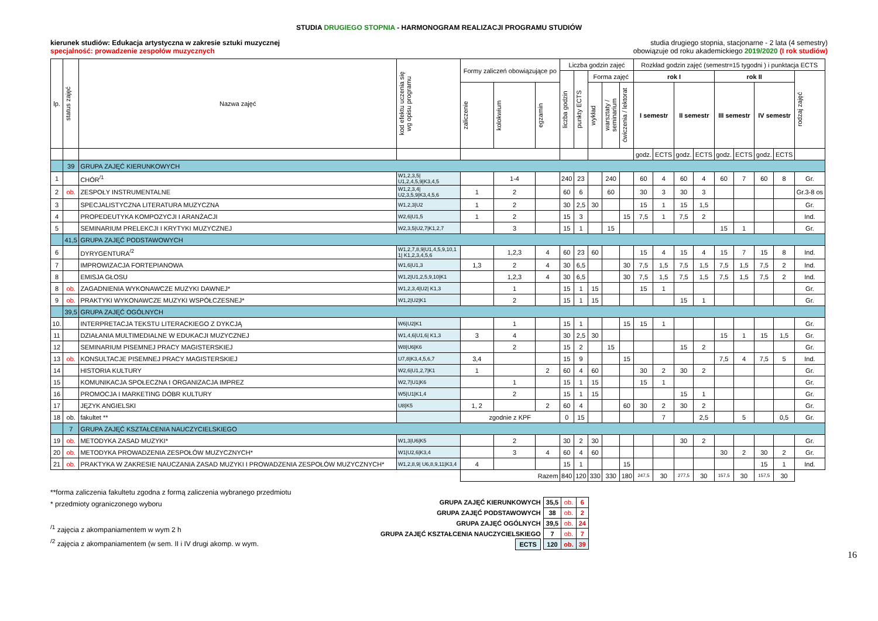STUDIA DRUGIEGO STOPNIA - HARMONOGRAM REALIZACJI PROGRAMU STUDIÓW
kierunek studiów: Edukacja artystyczna w zakresie sztuki muzycznej
specjalność: prowadzenie zespołów muzycznych
studia drugiego stopnia, stacjonarne - 2 lata (4 semestry)
obowiązuje od roku akademickiego 2019/2020 (I rok studiów)
| lp. | status zajęć | Nazwa zajęć | kod efektu uczenia się wg opisu programu | Formy zaliczeń obowiązujące po | | | Liczba godzin zajęć | | | | | Rozkład godzin zajęć (semestr=15 tygodni ) i punktacja ECTS | | | | | | | | |
| --- | --- | --- | --- | --- | --- | --- | --- | --- | --- | --- | --- | --- | --- | --- | --- | --- | --- | --- | --- | --- |
| | | | | | | | liczba godzin | punkty ECTS | Forma zajęć | | | rok I | | | | rok II | | | | rodzaj zajęć |
| | | | | zaliczenie | kolokwium | egzamin | | | wykład | warsztaty / seminarium | ćwiczenia / lektorat | I semestr | | II semestr | | III semestr | | IV semestr | | |
| | | | | | | | | | | | | godz. | ECTS | godz. | ECTS | godz. | ECTS | godz. | ECTS | |
| | 39 | GRUPA ZAJĘĆ KIERUNKOWYCH | | | | | | | | | | | | | | | | | | |
| 1 | | CHÓR<sup>/1</sup> | W1,2,3,5/ U1,2,4,5,9/K3,4,5 | | 1-4 | | 240 | 23 | | 240 | | 60 | 4 | 60 | 4 | 60 | 7 | 60 | 8 | Gr. |
| 2 | ob. | ZESPOŁY INSTRUMENTALNE | W1,2,3,4/ U2,3,5,9/K3,4,5,6 | 1 | 2 | | 60 | 6 | | 60 | | 30 | 3 | 30 | 3 | | | | | Gr.3-8 os |
| 3 | | SPECJALISTYCZNA LITERATURA MUZYCZNA | W1,2,3/U2 | 1 | 2 | | 30 | 2,5 | 30 | | | 15 | 1 | 15 | 1,5 | | | | | Gr. |
| 4 | | PROPEDEUTYKA KOMPOZYCJI I ARANŻACJI | W2,6/U1,5 | 1 | 2 | | 15 | 3 | | | 15 | 7,5 | 1 | 7,5 | 2 | | | | | Ind. |
| 5 | | SEMINARIUM PRELEKCJI I KRYTYKI MUZYCZNEJ | W2,3,5/U2,7/K1,2,7 | | 3 | | 15 | 1 | | 15 | | | | | | 15 | 1 | | | Gr. |
| | 41,5 | GRUPA ZAJĘĆ PODSTAWOWYCH | | | | | | | | | | | | | | | | | | |
| 6 | | DYRYGENTURA<sup>/2</sup> | W1,2,7,8,9/U1,4,5,9,10,1 1/ K1,2,3,4,5,6 | | 1,2,3 | 4 | 60 | 23 | 60 | | | 15 | 4 | 15 | 4 | 15 | 7 | 15 | 8 | Ind. |
| 7 | | IMPROWIZACJA FORTEPIANOWA | W1,6/U1,3 | 1,3 | 2 | 4 | 30 | 6,5 | | | 30 | 7,5 | 1,5 | 7,5 | 1,5 | 7,5 | 1,5 | 7,5 | 2 | Ind. |
| 8 | | EMISJA GŁOSU | W1,2/U1,2,5,9,10/K1 | | 1,2,3 | 4 | 30 | 6,5 | | | 30 | 7,5 | 1,5 | 7,5 | 1,5 | 7,5 | 1,5 | 7,5 | 2 | Ind. |
| 8 | ob. | ZAGADNIENIA WYKONAWCZE MUZYKI DAWNEJ* | W1,2,3,4/U2/ K1,3 | | 1 | | 15 | 1 | 15 | | | 15 | 1 | | | | | | | Gr. |
| 9 | ob. | PRAKTYKI WYKONAWCZE MUZYKI WSPÓŁCZESNEJ* | W1,2/U2/K1 | | 2 | | 15 | 1 | 15 | | | | | 15 | 1 | | | | | Gr. |
| | 39,5 | GRUPA ZAJĘĆ OGÓLNYCH | | | | | | | | | | | | | | | | | | |
| 10. | | INTERPRETACJA TEKSTU LITERACKIEGO Z DYKCJĄ | W6/U2/K1 | | 1 | | 15 | 1 | | | 15 | 15 | 1 | | | | | | | Gr. |
| 11 | | DZIAŁANIA MULTIMEDIALNE W EDUKACJI MUZYCZNEJ | W1,4,6/U1,6/ K1,3 | 3 | 4 | | 30 | 2,5 | 30 | | | | | | | 15 | 1 | 15 | 1,5 | Gr. |
| 12 | | SEMINARIUM PISEMNEJ PRACY MAGISTERSKIEJ | W8/U6/K6 | | 2 | | 15 | 2 | | 15 | | | | 15 | 2 | | | | | Gr. |
| 13 | ob. | KONSULTACJE PISEMNEJ PRACY MAGISTERSKIEJ | U7,8/K3,4,5,6,7 | 3,4 | | | 15 | 9 | | | 15 | | | | | 7,5 | 4 | 7,5 | 5 | Ind. |
| 14 | | HISTORIA KULTURY | W2,6/U1,2,7/K1 | 1 | | 2 | 60 | 4 | 60 | | | 30 | 2 | 30 | 2 | | | | | Gr. |
| 15 | | KOMUNIKACJA SPOŁECZNA I ORGANIZACJA IMPREZ | W2,7/U1/K6 | | 1 | | 15 | 1 | 15 | | | 15 | 1 | | | | | | | Gr. |
| 16 | | PROMOCJA I MARKETING DÓBR KULTURY | W5/U1/K1,4 | | 2 | | 15 | 1 | 15 | | | | | 15 | 1 | | | | | Gr. |
| 17 | | JĘZYK ANGIELSKI | U8/K5 | 1, 2 | | 2 | 60 | 4 | | | 60 | 30 | 2 | 30 | 2 | | | | | Gr. |
| 18 | ob. | fakultet ** | | zgodnie z KPF | | | 0 | 15 | | | | | 7 | | 2,5 | | 5 | | 0,5 | Gr. |
| | 7 | GRUPA ZAJĘĆ KSZTAŁCENIA NAUCZYCIELSKIEGO | | | | | | | | | | | | | | | | | | |
| 19 | ob. | METODYKA ZASAD MUZYKI* | W1,3/U6/K5 | | 2 | | 30 | 2 | 30 | | | | | 30 | 2 | | | | | Gr. |
| 20 | ob. | METODYKA PROWADZENIA ZESPOŁÓW MUZYCZNYCH* | W1/U2,6/K3,4 | | 3 | 4 | 60 | 4 | 60 | | | | | | | 30 | 2 | 30 | 2 | Gr. |
| 21 | ob. | PRAKTYKA W ZAKRESIE NAUCZANIA ZASAD MUZYKI I PROWADZENIA ZESPOŁÓW MUZYCZNYCH* | W1,2,8,9/ U6,8,9,11/K3,4 | 4 | | | 15 | 1 | | | 15 | | | | | | | 15 | 1 | Ind. |
| | | | | Razem | | | 840 | 120 | 330 | 330 | 180 | 247,5 | 30 | 277,5 | 30 | 157,5 | 30 | 157,5 | 30 | |
**forma zaliczenia fakultetu zgodna z formą zaliczenia wybranego przedmiotu
* przedmioty ograniczonego wyboru
<sup>/1</sup> zajęcia z akompaniamentem w wym 2 h
<sup>/2</sup> zajęcia z akompaniamentem (w sem. II i IV drugi akomp. w wym.
| GRUPA ZAJĘĆ KIERUNKOWYCH | 35,5 | ob. | 6 |
| GRUPA ZAJĘĆ PODSTAWOWYCH | 38 | ob. | 2 |
| GRUPA ZAJĘĆ OGÓLNYCH | 39,5 | ob. | 24 |
| GRUPA ZAJĘĆ KSZTAŁCENIA NAUCZYCIELSKIEGO | 7 | ob. | 7 |
| ECTS | 120 | ob. | 39 |
16